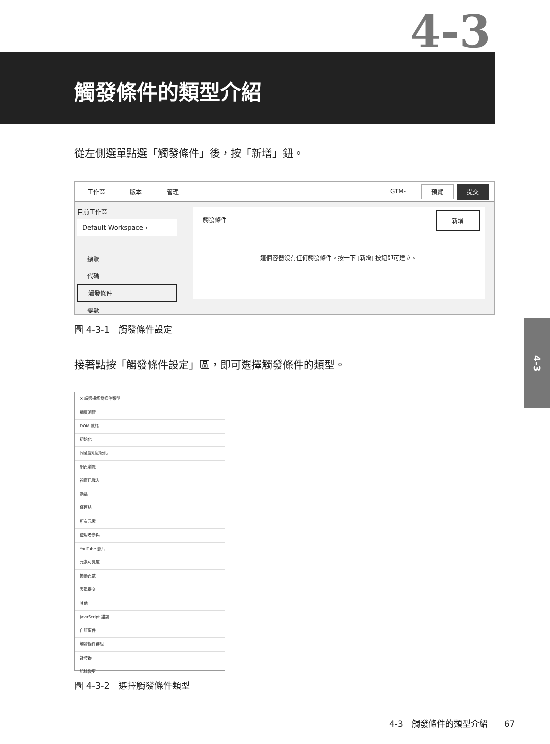4-3 觸發條件的類型介紹
從左側選單點選「觸發條件」後，按「新增」鈕。
工作區 版本 管理 GTM- 預覽 提交
目前工作區
Default Workspace ›
總覽
代碼
觸發條件
變數
觸發條件
新增
這個容器沒有任何觸發條件。按一下 [新增] 按鈕即可建立。
圖 4-3-1　觸發條件設定
接著點按「觸發條件設定」區，即可選擇觸發條件的類型。
× 請選擇觸發條件類型
網頁瀏覽
DOM 就緒
初始化
同意聲明初始化
網頁瀏覽
視窗已載入
點擊
僅連結
所有元素
使用者參與
YouTube 影片
元素可見度
捲動頁數
表單提交
其他
JavaScript 錯誤
自訂事件
觸發條件群組
計時器
記錄變更
圖 4-3-2　選擇觸發條件類型
4-3
4-3　觸發條件的類型介紹　　67